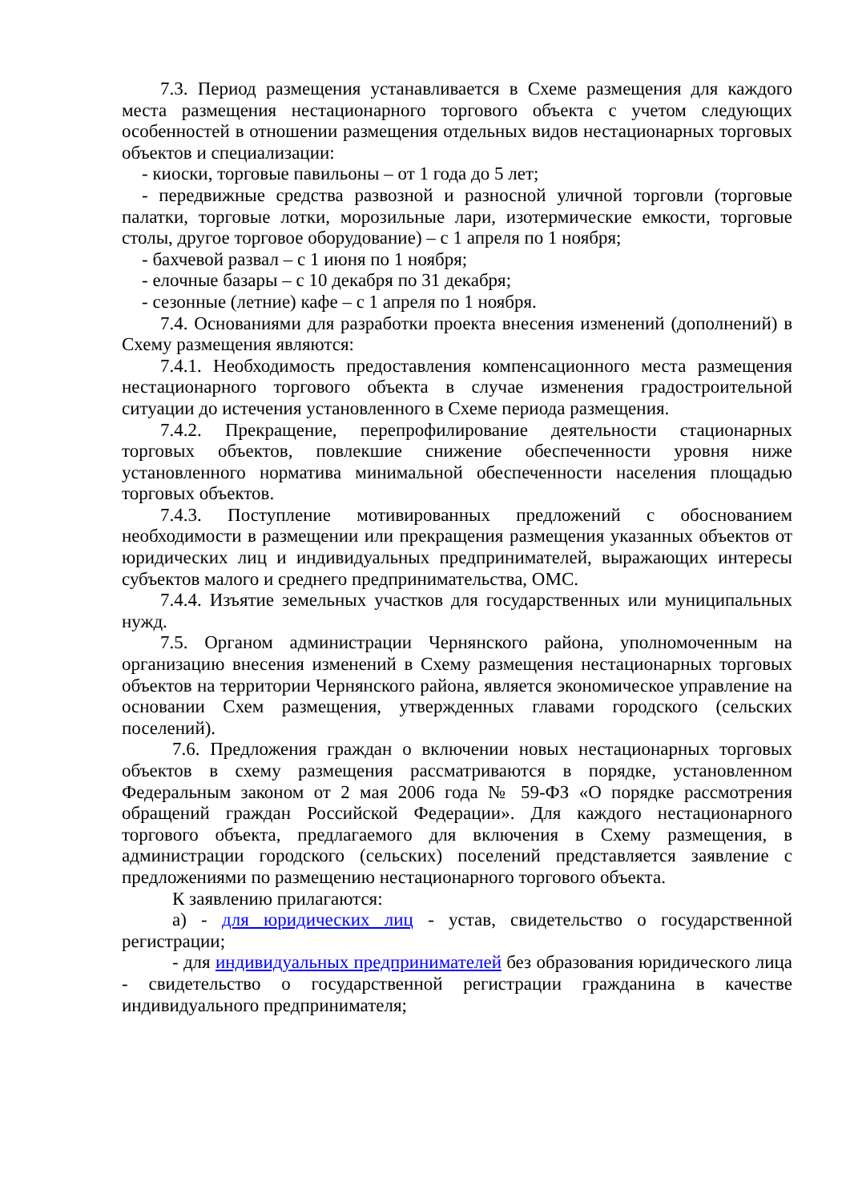7.3. Период размещения устанавливается в Схеме размещения для каждого места размещения нестационарного торгового объекта с учетом следующих особенностей в отношении размещения отдельных видов нестационарных торговых объектов и специализации:
- киоски, торговые павильоны – от 1 года до 5 лет;
- передвижные средства развозной и разносной уличной торговли (торговые палатки, торговые лотки, морозильные лари, изотермические емкости, торговые столы, другое торговое оборудование) – с 1 апреля по 1 ноября;
- бахчевой развал – с 1 июня по 1 ноября;
- елочные базары – с 10 декабря по 31 декабря;
- сезонные (летние) кафе – с 1 апреля по 1 ноября.
7.4. Основаниями для разработки проекта внесения изменений (дополнений) в Схему размещения являются:
7.4.1. Необходимость предоставления компенсационного места размещения нестационарного торгового объекта в случае изменения градостроительной ситуации до истечения установленного в Схеме периода размещения.
7.4.2. Прекращение, перепрофилирование деятельности стационарных торговых объектов, повлекшие снижение обеспеченности уровня ниже установленного норматива минимальной обеспеченности населения площадью торговых объектов.
7.4.3. Поступление мотивированных предложений с обоснованием необходимости в размещении или прекращения размещения указанных объектов от юридических лиц и индивидуальных предпринимателей, выражающих интересы субъектов малого и среднего предпринимательства, ОМС.
7.4.4. Изъятие земельных участков для государственных или муниципальных нужд.
7.5. Органом администрации Чернянского района, уполномоченным на организацию внесения изменений в Схему размещения нестационарных торговых объектов на территории Чернянского района, является экономическое управление на основании Схем размещения, утвержденных главами городского (сельских поселений).
7.6. Предложения граждан о включении новых нестационарных торговых объектов в схему размещения рассматриваются в порядке, установленном Федеральным законом от 2 мая 2006 года № 59-ФЗ «О порядке рассмотрения обращений граждан Российской Федерации». Для каждого нестационарного торгового объекта, предлагаемого для включения в Схему размещения, в администрации городского (сельских) поселений представляется заявление с предложениями по размещению нестационарного торгового объекта.
К заявлению прилагаются:
а) - для юридических лиц - устав, свидетельство о государственной регистрации;
- для индивидуальных предпринимателей без образования юридического лица - свидетельство о государственной регистрации гражданина в качестве индивидуального предпринимателя;